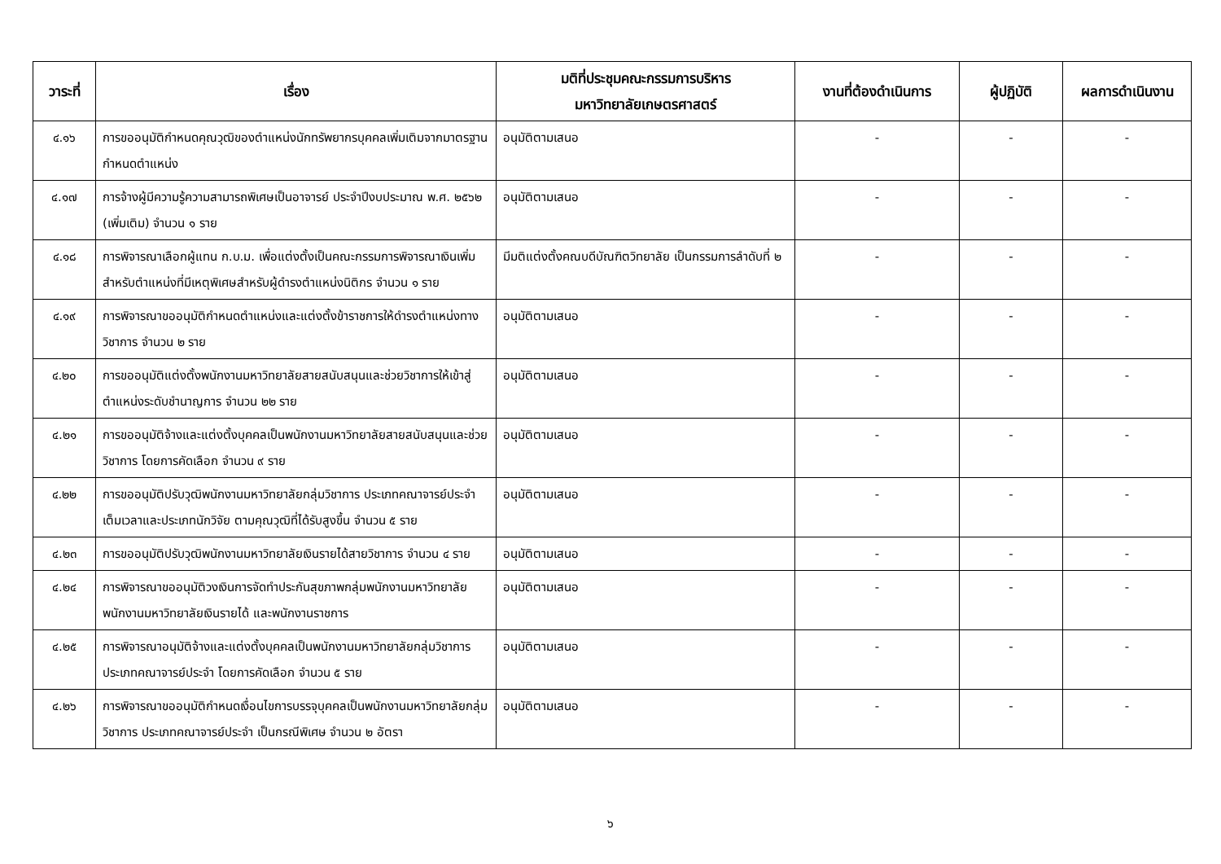| วาระที่ | เรื่อง | มติที่ประชุมคณะกรรมการบริหาร มหาวิทยาลัยเกษตรศาสตร์ | งานที่ต้องดำเนินการ | ผู้ปฏิบัติ | ผลการดำเนินงาน |
| --- | --- | --- | --- | --- | --- |
| ๔.๑๖ | การขออนุมัติกำหนดคุณวุฒิของตำแหน่งนักทรัพยากรบุคคลเพิ่มเติมจากมาตรฐานกำหนดตำแหน่ง | อนุมัติตามเสนอ | - | - | - |
| ๔.๑๗ | การจ้างผู้มีความรู้ความสามารถพิเศษเป็นอาจารย์ ประจำปีงบประมาณ พ.ศ. ๒๕๖๒ (เพิ่มเติม) จำนวน ๑ ราย | อนุมัติตามเสนอ | - | - | - |
| ๔.๑๘ | การพิจารณาเลือกผู้แทน ก.บ.ม. เพื่อแต่งตั้งเป็นคณะกรรมการพิจารณาเงินเพิ่มสำหรับตำแหน่งที่มีเหตุพิเศษสำหรับผู้ดำรงตำแหน่งนิติกร จำนวน ๑ ราย | มีมติแต่งตั้งคณบดีบัณฑิตวิทยาลัย เป็นกรรมการลำดับที่ ๒ | - | - | - |
| ๔.๑๙ | การพิจารณาขออนุมัติกำหนดตำแหน่งและแต่งตั้งข้าราชการให้ดำรงตำแหน่งทางวิชาการ จำนวน ๒ ราย | อนุมัติตามเสนอ | - | - | - |
| ๔.๒๐ | การขออนุมัติแต่งตั้งพนักงานมหาวิทยาลัยสายสนับสนุนและช่วยวิชาการให้เข้าสู่ตำแหน่งระดับชำนาญการ จำนวน ๒๒ ราย | อนุมัติตามเสนอ | - | - | - |
| ๔.๒๑ | การขออนุมัติจ้างและแต่งตั้งบุคคลเป็นพนักงานมหาวิทยาลัยสายสนับสนุนและช่วยวิชาการ โดยการคัดเลือก จำนวน ๙ ราย | อนุมัติตามเสนอ | - | - | - |
| ๔.๒๒ | การขออนุมัติปรับวุฒิพนักงานมหาวิทยาลัยกลุ่มวิชาการ ประเภทคณาจารย์ประจำเต็มเวลาและประเภทนักวิจัย ตามคุณวุฒิที่ได้รับสูงขึ้น จำนวน ๕ ราย | อนุมัติตามเสนอ | - | - | - |
| ๔.๒๓ | การขออนุมัติปรับวุฒิพนักงานมหาวิทยาลัยเงินรายได้สายวิชาการ จำนวน ๔ ราย | อนุมัติตามเสนอ | - | - | - |
| ๔.๒๔ | การพิจารณาขออนุมัติวงเงินการจัดทำประกันสุขภาพกลุ่มพนักงานมหาวิทยาลัย พนักงานมหาวิทยาลัยเงินรายได้ และพนักงานราชการ | อนุมัติตามเสนอ | - | - | - |
| ๔.๒๕ | การพิจารณาอนุมัติจ้างและแต่งตั้งบุคคลเป็นพนักงานมหาวิทยาลัยกลุ่มวิชาการ ประเภทคณาจารย์ประจำ โดยการคัดเลือก จำนวน ๕ ราย | อนุมัติตามเสนอ | - | - | - |
| ๔.๒๖ | การพิจารณาขออนุมัติกำหนดเงื่อนไขการบรรจุบุคคลเป็นพนักงานมหาวิทยาลัยกลุ่มวิชาการ ประเภทคณาจารย์ประจำ เป็นกรณีพิเศษ จำนวน ๒ อัตรา | อนุมัติตามเสนอ | - | - | - |
๖